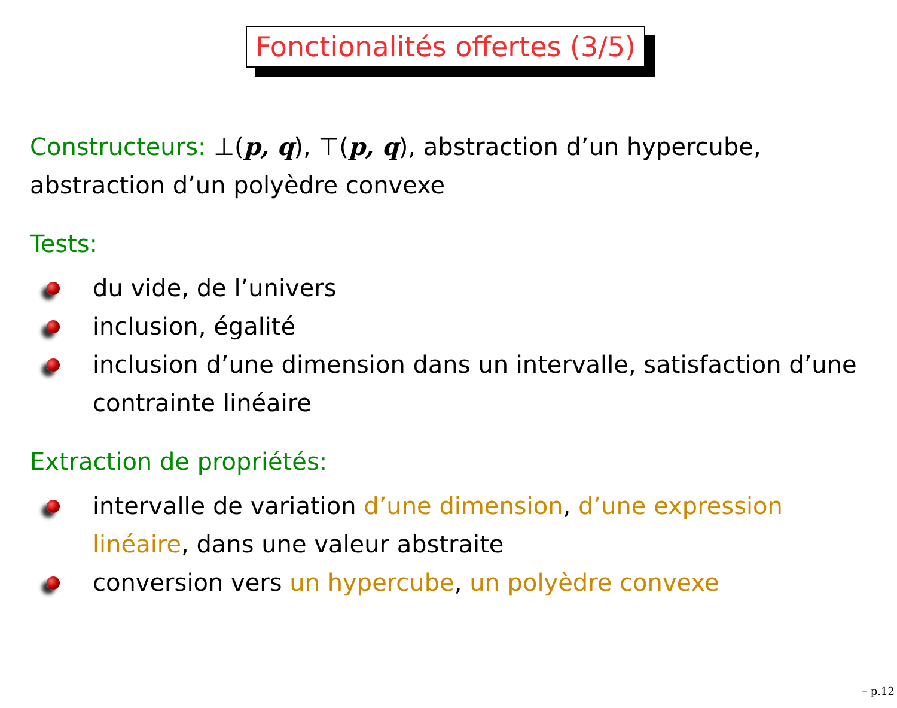Fonctionalités offertes (3/5)
Constructeurs: ⊥(p, q), ⊤(p, q), abstraction d’un hypercube, abstraction d’un polyèdre convexe
Tests:
du vide, de l’univers
inclusion, égalité
inclusion d’une dimension dans un intervalle, satisfaction d’une contrainte linéaire
Extraction de propriétés:
intervalle de variation d’une dimension, d’une expression linéaire, dans une valeur abstraite
conversion vers un hypercube, un polyèdre convexe
– p.12